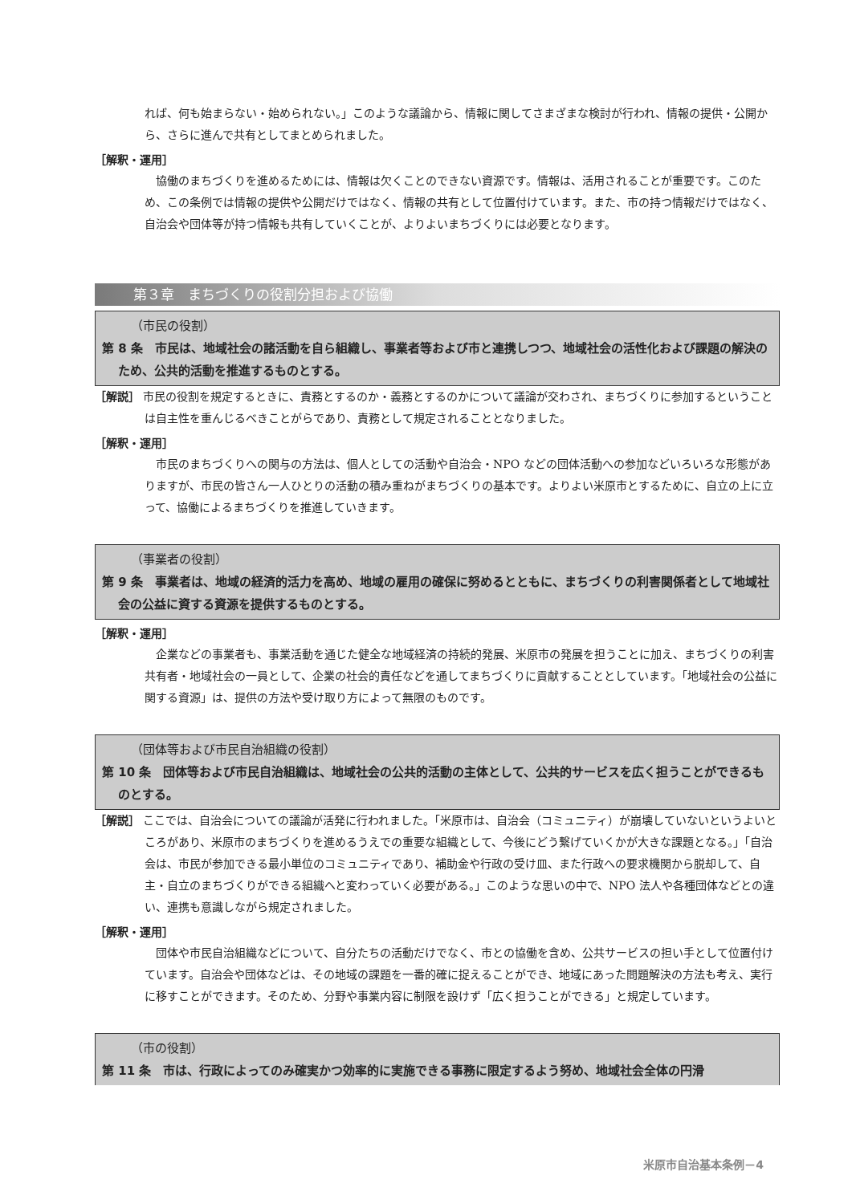れば、何も始まらない・始められない。」このような議論から、情報に関してさまざまな検討が行われ、情報の提供・公開から、さらに進んで共有としてまとめられました。
［解釈・運用］
協働のまちづくりを進めるためには、情報は欠くことのできない資源です。情報は、活用されることが重要です。このため、この条例では情報の提供や公開だけではなく、情報の共有として位置付けています。また、市の持つ情報だけではなく、自治会や団体等が持つ情報も共有していくことが、よりよいまちづくりには必要となります。
第３章　まちづくりの役割分担および協働
（市民の役割）
第 8 条　市民は、地域社会の諸活動を自ら組織し、事業者等および市と連携しつつ、地域社会の活性化および課題の解決のため、公共的活動を推進するものとする。
［解説］ 市民の役割を規定するときに、責務とするのか・義務とするのかについて議論が交わされ、まちづくりに参加するということは自主性を重んじるべきことがらであり、責務として規定されることとなりました。
［解釈・運用］
市民のまちづくりへの関与の方法は、個人としての活動や自治会・NPO などの団体活動への参加などいろいろな形態がありますが、市民の皆さん一人ひとりの活動の積み重ねがまちづくりの基本です。よりよい米原市とするために、自立の上に立って、協働によるまちづくりを推進していきます。
（事業者の役割）
第 9 条　事業者は、地域の経済的活力を高め、地域の雇用の確保に努めるとともに、まちづくりの利害関係者として地域社会の公益に資する資源を提供するものとする。
［解釈・運用］
企業などの事業者も、事業活動を通じた健全な地域経済の持続的発展、米原市の発展を担うことに加え、まちづくりの利害共有者・地域社会の一員として、企業の社会的責任などを通してまちづくりに貢献することとしています。「地域社会の公益に関する資源」は、提供の方法や受け取り方によって無限のものです。
（団体等および市民自治組織の役割）
第 10 条　団体等および市民自治組織は、地域社会の公共的活動の主体として、公共的サービスを広く担うことができるものとする。
［解説］ ここでは、自治会についての議論が活発に行われました。「米原市は、自治会（コミュニティ）が崩壊していないというよいところがあり、米原市のまちづくりを進めるうえでの重要な組織として、今後にどう繋げていくかが大きな課題となる。」「自治会は、市民が参加できる最小単位のコミュニティであり、補助金や行政の受け皿、また行政への要求機関から脱却して、自主・自立のまちづくりができる組織へと変わっていく必要がある。」このような思いの中で、NPO 法人や各種団体などとの違い、連携も意識しながら規定されました。
［解釈・運用］
団体や市民自治組織などについて、自分たちの活動だけでなく、市との協働を含め、公共サービスの担い手として位置付けています。自治会や団体などは、その地域の課題を一番的確に捉えることができ、地域にあった問題解決の方法も考え、実行に移すことができます。そのため、分野や事業内容に制限を設けず「広く担うことができる」と規定しています。
（市の役割）
第 11 条　市は、行政によってのみ確実かつ効率的に実施できる事務に限定するよう努め、地域社会全体の円滑
米原市自治基本条例－4